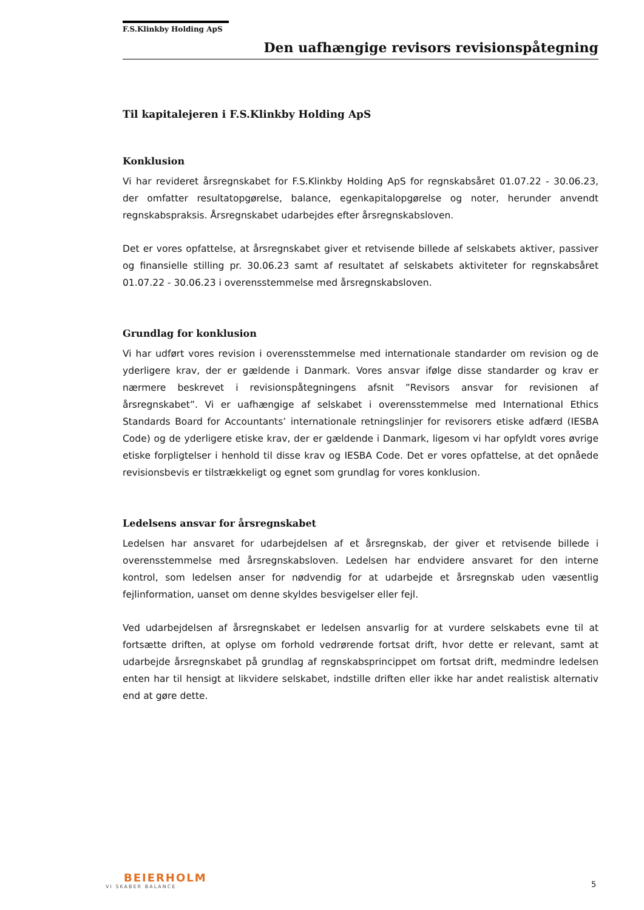F.S.Klinkby Holding ApS
Den uafhængige revisors revisionspåtegning
Til kapitalejeren i F.S.Klinkby Holding ApS
Konklusion
Vi har revideret årsregnskabet for F.S.Klinkby Holding ApS for regnskabsåret 01.07.22 - 30.06.23, der omfatter resultatopgørelse, balance, egenkapitalopgørelse og noter, herunder anvendt regnskabspraksis. Årsregnskabet udarbejdes efter årsregnskabsloven.
Det er vores opfattelse, at årsregnskabet giver et retvisende billede af selskabets aktiver, passiver og finansielle stilling pr. 30.06.23 samt af resultatet af selskabets aktiviteter for regnskabsåret 01.07.22 - 30.06.23 i overensstemmelse med årsregnskabsloven.
Grundlag for konklusion
Vi har udført vores revision i overensstemmelse med internationale standarder om revision og de yderligere krav, der er gældende i Danmark. Vores ansvar ifølge disse standarder og krav er nærmere beskrevet i revisionspåtegningens afsnit ”Revisors ansvar for revisionen af årsregnskabet”. Vi er uafhængige af selskabet i overensstemmelse med International Ethics Standards Board for Accountants’ internationale retningslinjer for revisorers etiske adfærd (IESBA Code) og de yderligere etiske krav, der er gældende i Danmark, ligesom vi har opfyldt vores øvrige etiske forpligtelser i henhold til disse krav og IESBA Code. Det er vores opfattelse, at det opnåede revisionsbevis er tilstrækkeligt og egnet som grundlag for vores konklusion.
Ledelsens ansvar for årsregnskabet
Ledelsen har ansvaret for udarbejdelsen af et årsregnskab, der giver et retvisende billede i overensstemmelse med årsregnskabsloven. Ledelsen har endvidere ansvaret for den interne kontrol, som ledelsen anser for nødvendig for at udarbejde et årsregnskab uden væsentlig fejlinformation, uanset om denne skyldes besvigelser eller fejl.
Ved udarbejdelsen af årsregnskabet er ledelsen ansvarlig for at vurdere selskabets evne til at fortsætte driften, at oplyse om forhold vedrørende fortsat drift, hvor dette er relevant, samt at udarbejde årsregnskabet på grundlag af regnskabsprincippet om fortsat drift, medmindre ledelsen enten har til hensigt at likvidere selskabet, indstille driften eller ikke har andet realistisk alternativ end at gøre dette.
BEIERHOLM
VI SKABER BALANCE
5